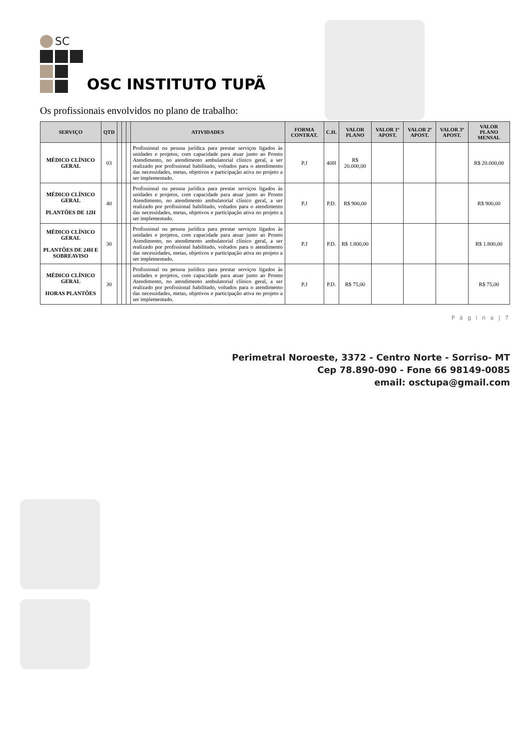SC
OSC INSTITUTO TUPÃ
Os profissionais envolvidos no plano de trabalho:
| SERVIÇO | QTD | | | | ATIVIDADES | FORMA CONTRAT. | C.H. | VALOR PLANO | VALOR 1º APOST. | VALOR 2º APOST. | VALOR 3º APOST. | VALOR PLANO MENSAL |
| --- | --- | --- | --- | --- | --- | --- | --- | --- | --- | --- | --- | --- |
| MÉDICO CLÍNICO GERAL | 03 | | | | Profissional ou pessoa jurídica para prestar serviços ligados às unidades e projetos, com capacidade para atuar junto ao Pronto Atendimento, no atendimento ambulatorial clínico geral, a ser realizado por profissional habilitado, voltados para o atendimento das necessidades, metas, objetivos e participação ativa no projeto a ser implementado. | P.J | 40H | R$ 20.000,00 | | | | R$ 20.000,00 |
| MÉDICO CLÍNICO GERAL PLANTÕES DE 12H | 40 | | | | Profissional ou pessoa jurídica para prestar serviços ligados às unidades e projetos, com capacidade para atuar junto ao Pronto Atendimento, no atendimento ambulatorial clínico geral, a ser realizado por profissional habilitado, voltados para o atendimento das necessidades, metas, objetivos e participação ativa no projeto a ser implementado. | P.J | P.D. | R$ 900,00 | | | | R$ 900,00 |
| MÉDICO CLÍNICO GERAL PLANTÕES DE 24H E SOBREAVISO | 30 | | | | Profissional ou pessoa jurídica para prestar serviços ligados às unidades e projetos, com capacidade para atuar junto ao Pronto Atendimento, no atendimento ambulatorial clínico geral, a ser realizado por profissional habilitado, voltados para o atendimento das necessidades, metas, objetivos e participação ativa no projeto a ser implementado. | P.J | P.D. | R$ 1.800,00 | | | | R$ 1.800,00 |
| MÉDICO CLÍNICO GERAL HORAS PLANTÕES | 30 | | | | Profissional ou pessoa jurídica para prestar serviços ligados às unidades e projetos, com capacidade para atuar junto ao Pronto Atendimento, no atendimento ambulatorial clínico geral, a ser realizado por profissional habilitado, voltados para o atendimento das necessidades, metas, objetivos e participação ativa no projeto a ser implementado. | P.J | P.D. | R$ 75,00 | | | | R$ 75,00 |
P á g i n a | 7
Perimetral Noroeste, 3372 - Centro Norte - Sorriso- MT
Cep 78.890-090 - Fone 66 98149-0085
email: osctupa@gmail.com